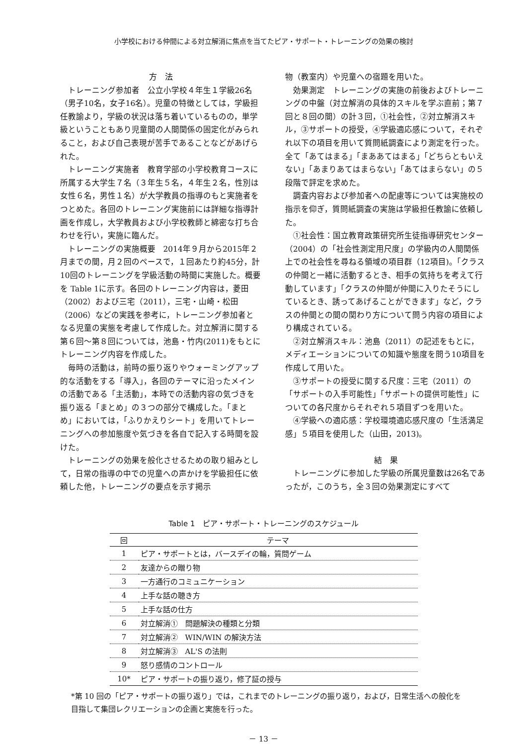小学校における仲間による対立解消に焦点を当てたピア・サポート・トレーニングの効果の検討
方　法
トレーニング参加者　公立小学校４年生１学級26名（男子10名，女子16名）。児童の特徴としては，学級担任教諭より，学級の状況は落ち着いているものの，単学級ということもあり児童間の人間関係の固定化がみられること，および自己表現が苦手であることなどがあげられた。
トレーニング実施者　教育学部の小学校教育コースに所属する大学生７名（３年生５名，４年生２名，性別は女性６名，男性１名）が大学教員の指導のもと実施者をつとめた。各回のトレーニング実施前には詳細な指導計画を作成し，大学教員および小学校教師と綿密な打ち合わせを行い，実施に臨んだ。
トレーニングの実施概要　2014年９月から2015年２月までの間，月２回のペースで，１回あたり約45分，計10回のトレーニングを学級活動の時間に実施した。概要を Table 1に示す。各回のトレーニング内容は，菱田（2002）および三宅（2011），三宅・山崎・松田（2006）などの実践を参考に，トレーニング参加者となる児童の実態を考慮して作成した。対立解消に関する第６回～第８回については，池島・竹内(2011)をもとにトレーニング内容を作成した。
毎時の活動は，前時の振り返りやウォーミングアップ的な活動をする「導入」，各回のテーマに沿ったメインの活動である「主活動」，本時での活動内容の気づきを振り返る「まとめ」の３つの部分で構成した。「まとめ」においては，「ふりかえりシート」を用いてトレーニングへの参加態度や気づきを各自で記入する時間を設けた。
トレーニングの効果を般化させるための取り組みとして，日常の指導の中での児童への声かけを学級担任に依頼した他，トレーニングの要点を示す掲示
物（教室内）や児童への宿題を用いた。
効果測定　トレーニングの実施の前後およびトレーニングの中盤（対立解消の具体的スキルを学ぶ直前；第７回と８回の間）の計３回，①社会性，②対立解消スキル，③サポートの授受，④学級適応感について，それぞれ以下の項目を用いて質問紙調査により測定を行った。全て「あてはまる」「まああてはまる」「どちらともいえない」「あまりあてはまらない」「あてはまらない」の５段階で評定を求めた。
調査内容および参加者への配慮等については実施校の指示を仰ぎ，質問紙調査の実施は学級担任教諭に依頼した。
①社会性：国立教育政策研究所生徒指導研究センター（2004）の「社会性測定用尺度」の学級内の人間関係上での社会性を尋ねる領域の項目群（12項目)。「クラスの仲間と一緒に活動するとき、相手の気持ちを考えて行動しています」「クラスの仲間が仲間に入りたそうにしているとき、誘ってあげることができます」など，クラスの仲間との間の関わり方について問う内容の項目により構成されている。
②対立解消スキル：池島（2011）の記述をもとに，メディエーションについての知識や態度を問う10項目を作成して用いた。
③サポートの授受に関する尺度：三宅（2011）の「サポートの入手可能性」「サポートの提供可能性」についての各尺度からそれぞれ５項目ずつを用いた。
④学級への適応感：学校環境適応感尺度の「生活満足感」５項目を使用した（山田，2013)。
結　果
トレーニングに参加した学級の所属児童数は26名であったが，このうち，全３回の効果測定にすべて
Table 1　ピア・サポート・トレーニングのスケジュール
| 回 | テーマ |
| --- | --- |
| 1 | ピア・サポートとは，バースデイの輪，質問ゲーム |
| 2 | 友達からの贈り物 |
| 3 | 一方通行のコミュニケーション |
| 4 | 上手な話の聴き方 |
| 5 | 上手な話の仕方 |
| 6 | 対立解消① 問題解決の種類と分類 |
| 7 | 対立解消② WIN/WIN の解決方法 |
| 8 | 対立解消③ AL'S の法則 |
| 9 | 怒り感情のコントロール |
| 10* | ピア・サポートの振り返り，修了証の授与 |
*第 10 回の「ピア・サポートの振り返り」では，これまでのトレーニングの振り返り，および，日常生活への般化を目指して集団レクリエーションの企画と実施を行った。
－ 13 －